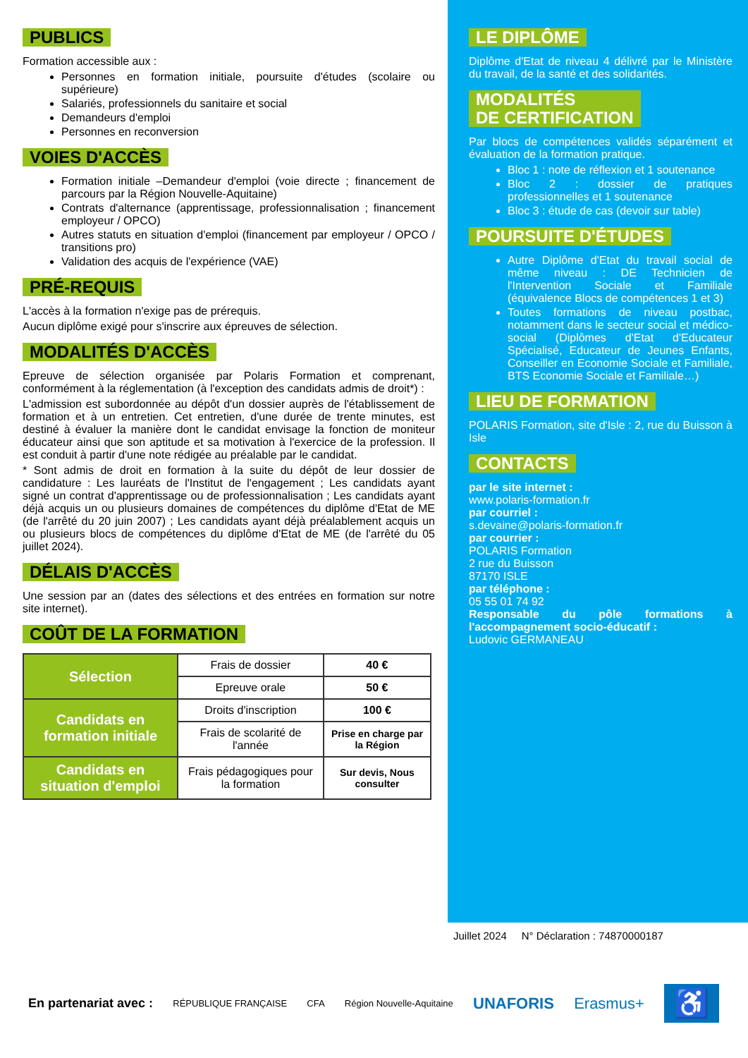PUBLICS
Formation accessible aux :
Personnes en formation initiale, poursuite d'études (scolaire ou supérieure)
Salariés, professionnels du sanitaire et social
Demandeurs d'emploi
Personnes en reconversion
VOIES D'ACCÈS
Formation initiale –Demandeur d'emploi (voie directe ; financement de parcours par la Région Nouvelle-Aquitaine)
Contrats d'alternance (apprentissage, professionnalisation ; financement employeur / OPCO)
Autres statuts en situation d'emploi (financement par employeur / OPCO / transitions pro)
Validation des acquis de l'expérience (VAE)
PRÉ-REQUIS
L'accès à la formation n'exige pas de prérequis.
Aucun diplôme exigé pour s'inscrire aux épreuves de sélection.
MODALITÉS D'ACCÈS
Epreuve de sélection organisée par Polaris Formation et comprenant, conformément à la réglementation (à l'exception des candidats admis de droit*) :
L'admission est subordonnée au dépôt d'un dossier auprès de l'établissement de formation et à un entretien. Cet entretien, d'une durée de trente minutes, est destiné à évaluer la manière dont le candidat envisage la fonction de moniteur éducateur ainsi que son aptitude et sa motivation à l'exercice de la profession. Il est conduit à partir d'une note rédigée au préalable par le candidat.
* Sont admis de droit en formation à la suite du dépôt de leur dossier de candidature : Les lauréats de l'Institut de l'engagement ; Les candidats ayant signé un contrat d'apprentissage ou de professionnalisation ; Les candidats ayant déjà acquis un ou plusieurs domaines de compétences du diplôme d'Etat de ME (de l'arrêté du 20 juin 2007) ; Les candidats ayant déjà préalablement acquis un ou plusieurs blocs de compétences du diplôme d'Etat de ME (de l'arrêté du 05 juillet 2024).
DÉLAIS D'ACCÈS
Une session par an (dates des sélections et des entrées en formation sur notre site internet).
COÛT DE LA FORMATION
| Sélection | Frais de dossier | 40 € |
| | Epreuve orale | 50 € |
| Candidats en formation initiale | Droits d'inscription | 100 € |
| | Frais de scolarité de l'année | Prise en charge par la Région |
| Candidats en situation d'emploi | Frais pédagogiques pour la formation | Sur devis, Nous consulter |
LE DIPLÔME
Diplôme d'Etat de niveau 4 délivré par le Ministère du travail, de la santé et des solidarités.
MODALITÉS
DE CERTIFICATION
Par blocs de compétences validés séparément et évaluation de la formation pratique.
Bloc 1 : note de réflexion et 1 soutenance
Bloc 2 : dossier de pratiques professionnelles et 1 soutenance
Bloc 3 : étude de cas (devoir sur table)
POURSUITE D'ÉTUDES
Autre Diplôme d'Etat du travail social de même niveau : DE Technicien de l'Intervention Sociale et Familiale (équivalence Blocs de compétences 1 et 3)
Toutes formations de niveau postbac, notamment dans le secteur social et médico-social (Diplômes d'Etat d'Educateur Spécialisé, Educateur de Jeunes Enfants, Conseiller en Economie Sociale et Familiale, BTS Economie Sociale et Familiale…)
LIEU DE FORMATION
POLARIS Formation, site d'Isle : 2, rue du Buisson à Isle
CONTACTS
par le site internet :
www.polaris-formation.fr
par courriel :
s.devaine@polaris-formation.fr
par courrier :
POLARIS Formation
2 rue du Buisson
87170 ISLE
par téléphone :
05 55 01 74 92
Responsable du pôle formations à l'accompagnement socio-éducatif :
Ludovic GERMANEAU
Juillet 2024 N° Déclaration : 74870000187
En partenariat avec : RÉPUBLIQUE FRANÇAISE CFA Région Nouvelle-Aquitaine UNAFORIS Erasmus+ ♿